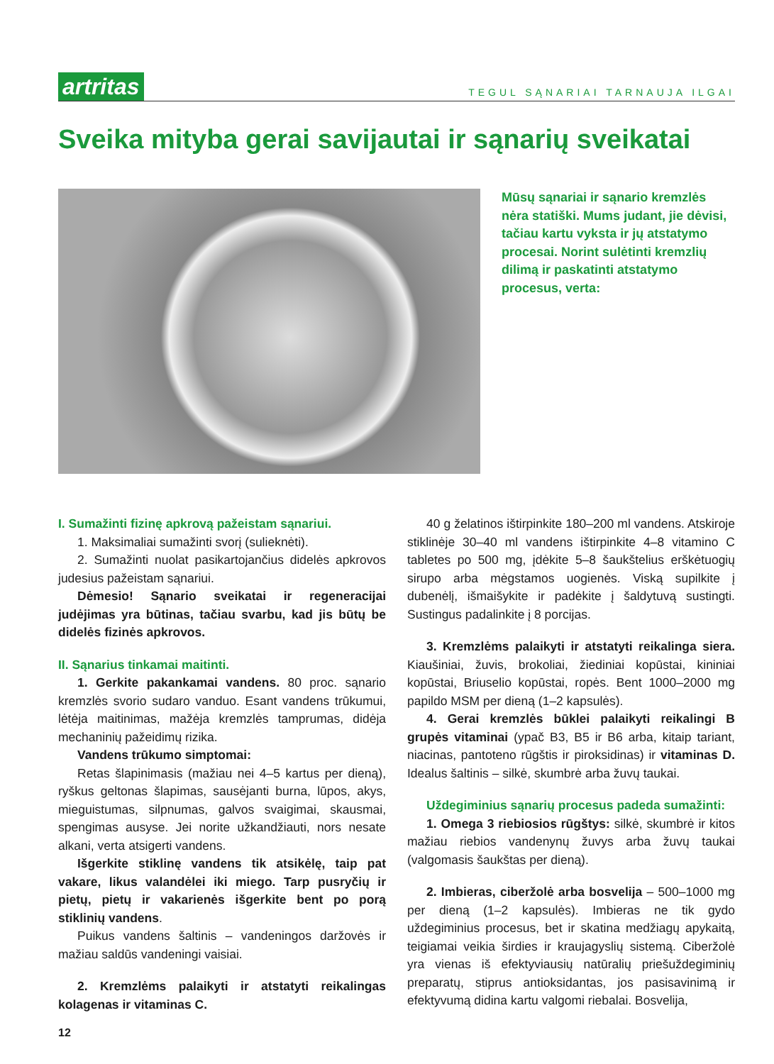artritas TEGUL SĄNARIAI TARNAUJA ILGAI
Sveika mityba gerai savijautai ir sąnarių sveikatai
Mūsų sąnariai ir sąnario kremzlės nėra statiški. Mums judant, jie dėvisi, tačiau kartu vyksta ir jų atstatymo procesai. Norint sulėtinti kremzlių dilimą ir paskatinti atstatymo procesus, verta:
I. Sumažinti fizinę apkrovą pažeistam sąnariui.
1. Maksimaliai sumažinti svorį (sulieknėti).
2. Sumažinti nuolat pasikartojančius didelės apkrovos judesius pažeistam sąnariui.
Dėmesio! Sąnario sveikatai ir regeneracijai judėjimas yra būtinas, tačiau svarbu, kad jis būtų be didelės fizinės apkrovos.
II. Sąnarius tinkamai maitinti.
1. Gerkite pakankamai vandens. 80 proc. sąnario kremzlės svorio sudaro vanduo. Esant vandens trūkumui, lėtėja maitinimas, mažėja kremzlės tamprumas, didėja mechaninių pažeidimų rizika.
Vandens trūkumo simptomai:
Retas šlapinimasis (mažiau nei 4–5 kartus per dieną), ryškus geltonas šlapimas, sausėjanti burna, lūpos, akys, mieguistumas, silpnumas, galvos svaigimai, skausmai, spengimas ausyse. Jei norite užkandžiauti, nors nesate alkani, verta atsigerti vandens.
Išgerkite stiklinę vandens tik atsikėlę, taip pat vakare, likus valandėlei iki miego. Tarp pusryčių ir pietų, pietų ir vakarienės išgerkite bent po porą stiklinių vandens.
Puikus vandens šaltinis – vandeningos daržovės ir mažiau saldūs vandeningi vaisiai.
2. Kremzlėms palaikyti ir atstatyti reikalingas kolagenas ir vitaminas C.
12
40 g želatinos ištirpinkite 180–200 ml vandens. Atskiroje stiklinėje 30–40 ml vandens ištirpinkite 4–8 vitamino C tabletes po 500 mg, įdėkite 5–8 šaukštelius erškėtuogių sirupo arba mėgstamos uogienės. Viską supilkite į dubenėlį, išmaišykite ir padėkite į šaldytuvą sustingti. Sustingus padalinkite į 8 porcijas.
3. Kremzlėms palaikyti ir atstatyti reikalinga siera. Kiaušiniai, žuvis, brokoliai, žiediniai kopūstai, kininiai kopūstai, Briuselio kopūstai, ropės. Bent 1000–2000 mg papildo MSM per dieną (1–2 kapsulės).
4. Gerai kremzlės būklei palaikyti reikalingi B grupės vitaminai (ypač B3, B5 ir B6 arba, kitaip tariant, niacinas, pantoteno rūgštis ir piroksidinas) ir vitaminas D. Idealus šaltinis – silkė, skumbrė arba žuvų taukai.
Uždegiminius sąnarių procesus padeda sumažinti:
1. Omega 3 riebiosios rūgštys: silkė, skumbrė ir kitos mažiau riebios vandenynų žuvys arba žuvų taukai (valgomasis šaukštas per dieną).
2. Imbieras, ciberžolė arba bosvelija – 500–1000 mg per dieną (1–2 kapsulės). Imbieras ne tik gydo uždegiminius procesus, bet ir skatina medžiagų apykaitą, teigiamai veikia širdies ir kraujagyslių sistemą. Ciberžolė yra vienas iš efektyviausių natūralių priešuždegiminių preparatų, stiprus antioksidantas, jos pasisavinimą ir efektyvumą didina kartu valgomi riebalai. Bosvelija,